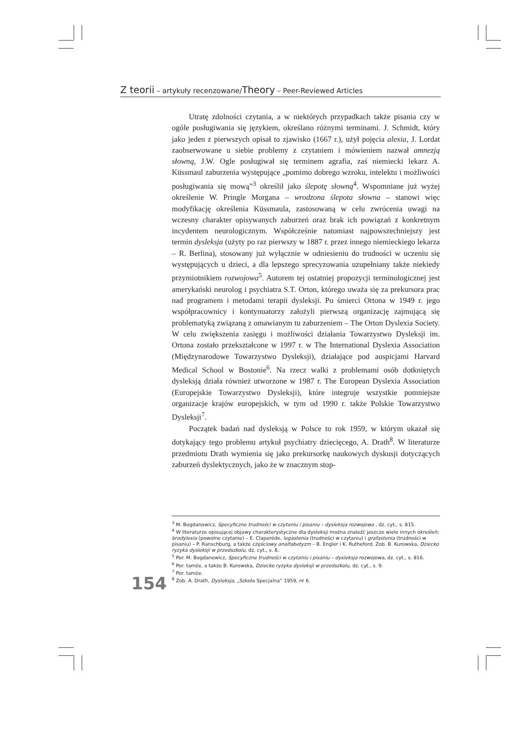Z teorii – artykuły recenzowane/Theory – Peer-Reviewed Articles
Utratę zdolności czytania, a w niektórych przypadkach także pisania czy w ogóle posługiwania się językiem, określano różnymi terminami. J. Schmidt, który jako jeden z pierwszych opisał to zjawisko (1667 r.), użył pojęcia alexia, J. Lordat zaobserwowane u siebie problemy z czytaniem i mówieniem nazwał amnezją słowną, J.W. Ogle posługiwał się terminem agrafia, zaś niemiecki lekarz A. Küssmaul zaburzenia występujące „pomimo dobrego wzroku, intelektu i możliwości posługiwania się mową”<sup>3</sup> określił jako ślepotę słowną<sup>4</sup>. Wspomniane już wyżej określenie W. Pringle Morgana – wrodzona ślepota słowna – stanowi więc modyfikację określenia Küssmaula, zastosowaną w celu zwrócenia uwagi na wczesny charakter opisywanych zaburzeń oraz brak ich powiązań z konkretnym incydentem neurologicznym. Współcześnie natomiast najpowszechniejszy jest termin dysleksja (użyty po raz pierwszy w 1887 r. przez innego niemieckiego lekarza – R. Berlina), stosowany już wyłącznie w odniesieniu do trudności w uczeniu się występujących u dzieci, a dla lepszego sprecyzowania uzupełniany także niekiedy przymiotnikiem rozwojowa<sup>5</sup>. Autorem tej ostatniej propozycji terminologicznej jest amerykański neurolog i psychiatra S.T. Orton, którego uważa się za prekursora prac nad programem i metodami terapii dysleksji. Po śmierci Ortona w 1949 r. jego współpracownicy i kontynuatorzy założyli pierwszą organizację zajmującą się problematyką związaną z omawianym tu zaburzeniem – The Orton Dyslexia Society. W celu zwiększenia zasięgu i możliwości działania Towarzystwo Dysleksji im. Ortona zostało przekształcone w 1997 r. w The International Dyslexia Association (Międzynarodowe Towarzystwo Dysleksji), działające pod auspicjami Harvard Medical School w Bostonie<sup>6</sup>. Na rzecz walki z problemami osób dotkniętych dysleksją działa również utworzone w 1987 r. The European Dyslexia Association (Europejskie Towarzystwo Dysleksji), które integruje wszystkie pomniejsze organizacje krajów europejskich, w tym od 1990 r. także Polskie Towarzystwo Dysleksji<sup>7</sup>.
Początek badań nad dysleksją w Polsce to rok 1959, w którym ukazał się dotykający tego problemu artykuł psychiatry dziecięcego, A. Drath<sup>8</sup>. W literaturze przedmiotu Drath wymienia się jako prekursorkę naukowych dyskusji dotyczących zaburzeń dyslektycznych, jako że w znacznym stop-
<sup>3</sup> M. Bogdanowicz, Specyficzne trudności w czytaniu i pisaniu – dysleksja rozwojowa , dz. cyt., s. 815.
<sup>4</sup> W literaturze opisującej objawy charakterystyczne dla dysleksji można znaleźć jeszcze wiele innych określeń: bradylexia (powolne czytanie) – E. Claperéde, legastenia (trudności w czytaniu) i grafastenia (trudności w pisaniu) – P. Ranschburg, a także częściowy analfabetyzm – B. Engler i K. Rutheford. Zob. B. Kurowska, Dziecko ryzyka dysleksji w przedszkolu, dz. cyt., s. 8.
<sup>5</sup> Por. M. Bogdanowicz, Specyficzne trudności w czytaniu i pisaniu – dysleksja rozwojowa, dz. cyt., s. 816.
<sup>6</sup> Por. tamże, a także B. Kurowska, Dziecko ryzyka dysleksji w przedszkolu, dz. cyt., s. 9.
<sup>7</sup> Por. tamże.
<sup>8</sup> Zob. A. Drath, Dysleksja, „Szkoła Specjalna” 1959, nr 6.
154